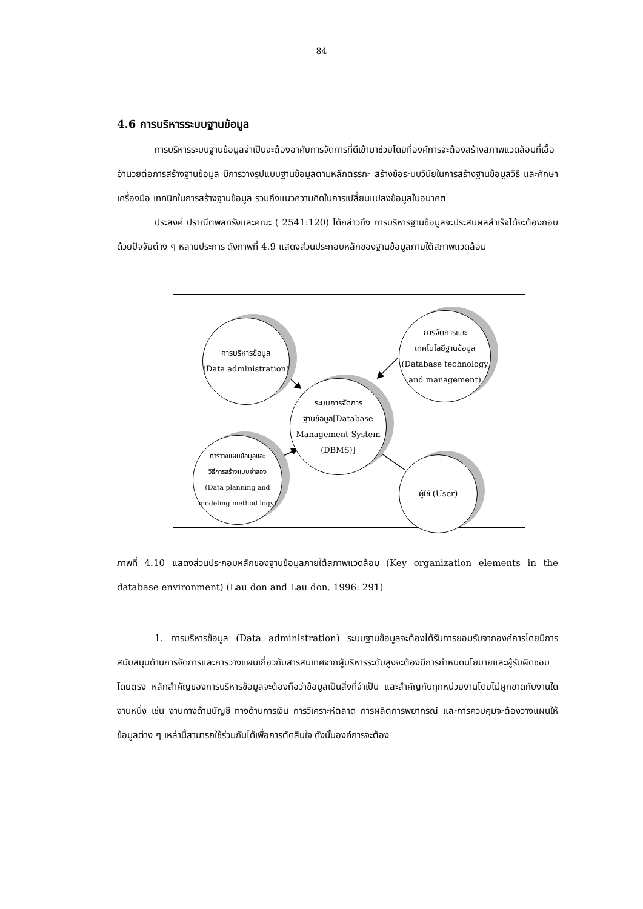84
4.6 การบริหารระบบฐานข้อมูล
การบริหารระบบฐานข้อมูลจำเป็นจะต้องอาศัยการจัดการที่ดีเข้ามาช่วยโดยที่องค์การจะต้องสร้างสภาพแวดล้อมที่เอื้ออำนวยต่อการสร้างฐานข้อมูล มีการวางรูปแบบฐานข้อมูลตามหลักตรรกะ สร้างข้อระบบวินัยในการสร้างฐานข้อมูลวิธี และศึกษาเครื่องมือ เทคนิคในการสร้างฐานข้อมูล รวมถึงแนวความคิดในการเปลี่ยนแปลงข้อมูลในอนาคต
ประสงค์ ปราณีตพลกรังและคณะ ( 2541:120) ได้กล่าวถึง การบริหารฐานข้อมูลจะประสบผลสำเร็จได้จะต้องกอบด้วยปัจจัยต่าง ๆ หลายประการ ดังภาพที่ 4.9 แสดงส่วนประกอบหลักของฐานข้อมูลภายใต้สภาพแวดล้อม
การบริหารข้อมูล
(Data administration)
การจัดการและ
เทคโนโลยีฐานข้อมูล
(Database technology
and management)
ระบบการจัดการ
ฐานข้อมูล[Database
Management System
(DBMS)]
การวางแผนข้อมูลและ
วิธีการสร้างแบบจำลอง
(Data planning and
modeling method logy)
ผู้ใช้ (User)
ภาพที่ 4.10 แสดงส่วนประกอบหลักของฐานข้อมูลภายใต้สภาพแวดล้อม (Key organization elements in the database environment) (Lau don and Lau don. 1996: 291)
1. การบริหารข้อมูล (Data administration) ระบบฐานข้อมูลจะต้องได้รับการยอมรับจากองค์การโดยมีการสนับสนุนด้านการจัดการและการวางแผนเกี่ยวกับสารสนเทศจากผู้บริหารระดับสูงจะต้องมีการกำหนดนโยบายและผู้รับผิดชอบโดยตรง หลักสำคัญของการบริหารข้อมูลจะต้องถือว่าข้อมูลเป็นสิ่งที่จำเป็น และสำคัญกับทุกหน่วยงานโดยไม่ผูกขาดกับงานใดงานหนึ่ง เช่น งานทางด้านบัญชี ทางด้านการเงิน การวิเคราะห์ตลาด การผลิตการพยากรณ์ และการควบคุมจะต้องวางแผนให้ข้อมูลต่าง ๆ เหล่านี้สามารถใช้ร่วมกันได้เพื่อการตัดสินใจ ดังนั้นองค์การจะต้อง